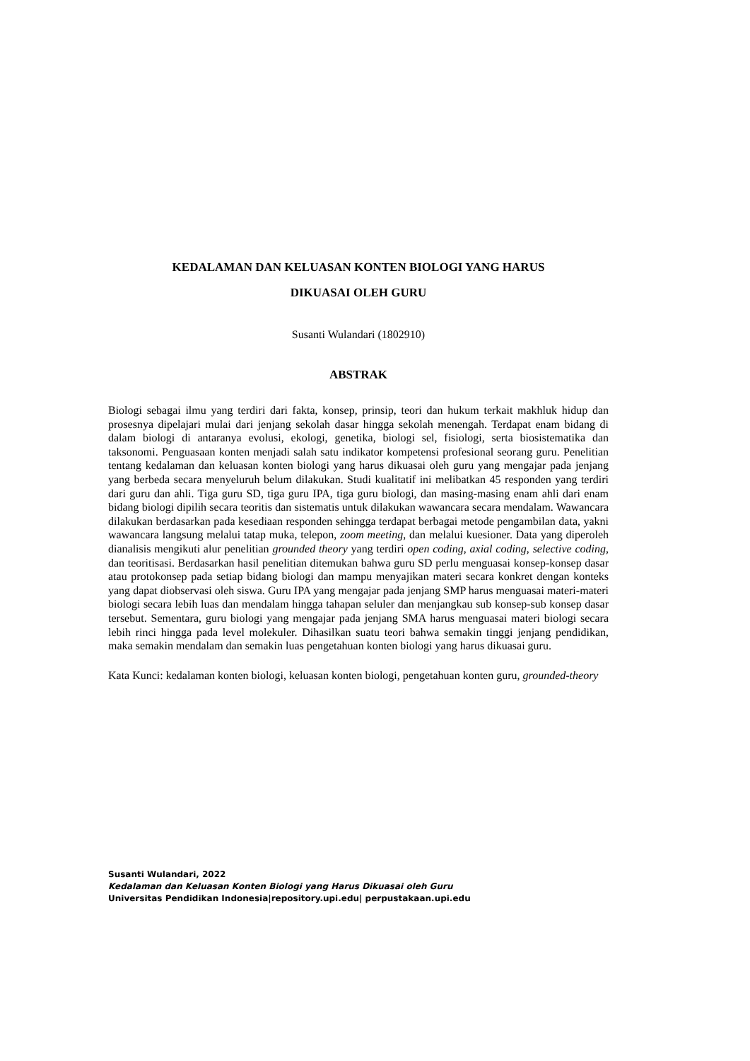KEDALAMAN DAN KELUASAN KONTEN BIOLOGI YANG HARUS
DIKUASAI OLEH GURU
Susanti Wulandari (1802910)
ABSTRAK
Biologi sebagai ilmu yang terdiri dari fakta, konsep, prinsip, teori dan hukum terkait makhluk hidup dan prosesnya dipelajari mulai dari jenjang sekolah dasar hingga sekolah menengah. Terdapat enam bidang di dalam biologi di antaranya evolusi, ekologi, genetika, biologi sel, fisiologi, serta biosistematika dan taksonomi. Penguasaan konten menjadi salah satu indikator kompetensi profesional seorang guru. Penelitian tentang kedalaman dan keluasan konten biologi yang harus dikuasai oleh guru yang mengajar pada jenjang yang berbeda secara menyeluruh belum dilakukan. Studi kualitatif ini melibatkan 45 responden yang terdiri dari guru dan ahli. Tiga guru SD, tiga guru IPA, tiga guru biologi, dan masing-masing enam ahli dari enam bidang biologi dipilih secara teoritis dan sistematis untuk dilakukan wawancara secara mendalam. Wawancara dilakukan berdasarkan pada kesediaan responden sehingga terdapat berbagai metode pengambilan data, yakni wawancara langsung melalui tatap muka, telepon, zoom meeting, dan melalui kuesioner. Data yang diperoleh dianalisis mengikuti alur penelitian grounded theory yang terdiri open coding, axial coding, selective coding, dan teoritisasi. Berdasarkan hasil penelitian ditemukan bahwa guru SD perlu menguasai konsep-konsep dasar atau protokonsep pada setiap bidang biologi dan mampu menyajikan materi secara konkret dengan konteks yang dapat diobservasi oleh siswa. Guru IPA yang mengajar pada jenjang SMP harus menguasai materi-materi biologi secara lebih luas dan mendalam hingga tahapan seluler dan menjangkau sub konsep-sub konsep dasar tersebut. Sementara, guru biologi yang mengajar pada jenjang SMA harus menguasai materi biologi secara lebih rinci hingga pada level molekuler. Dihasilkan suatu teori bahwa semakin tinggi jenjang pendidikan, maka semakin mendalam dan semakin luas pengetahuan konten biologi yang harus dikuasai guru.
Kata Kunci: kedalaman konten biologi, keluasan konten biologi, pengetahuan konten guru, grounded-theory
Susanti Wulandari, 2022
Kedalaman dan Keluasan Konten Biologi yang Harus Dikuasai oleh Guru
Universitas Pendidikan Indonesia|repository.upi.edu| perpustakaan.upi.edu